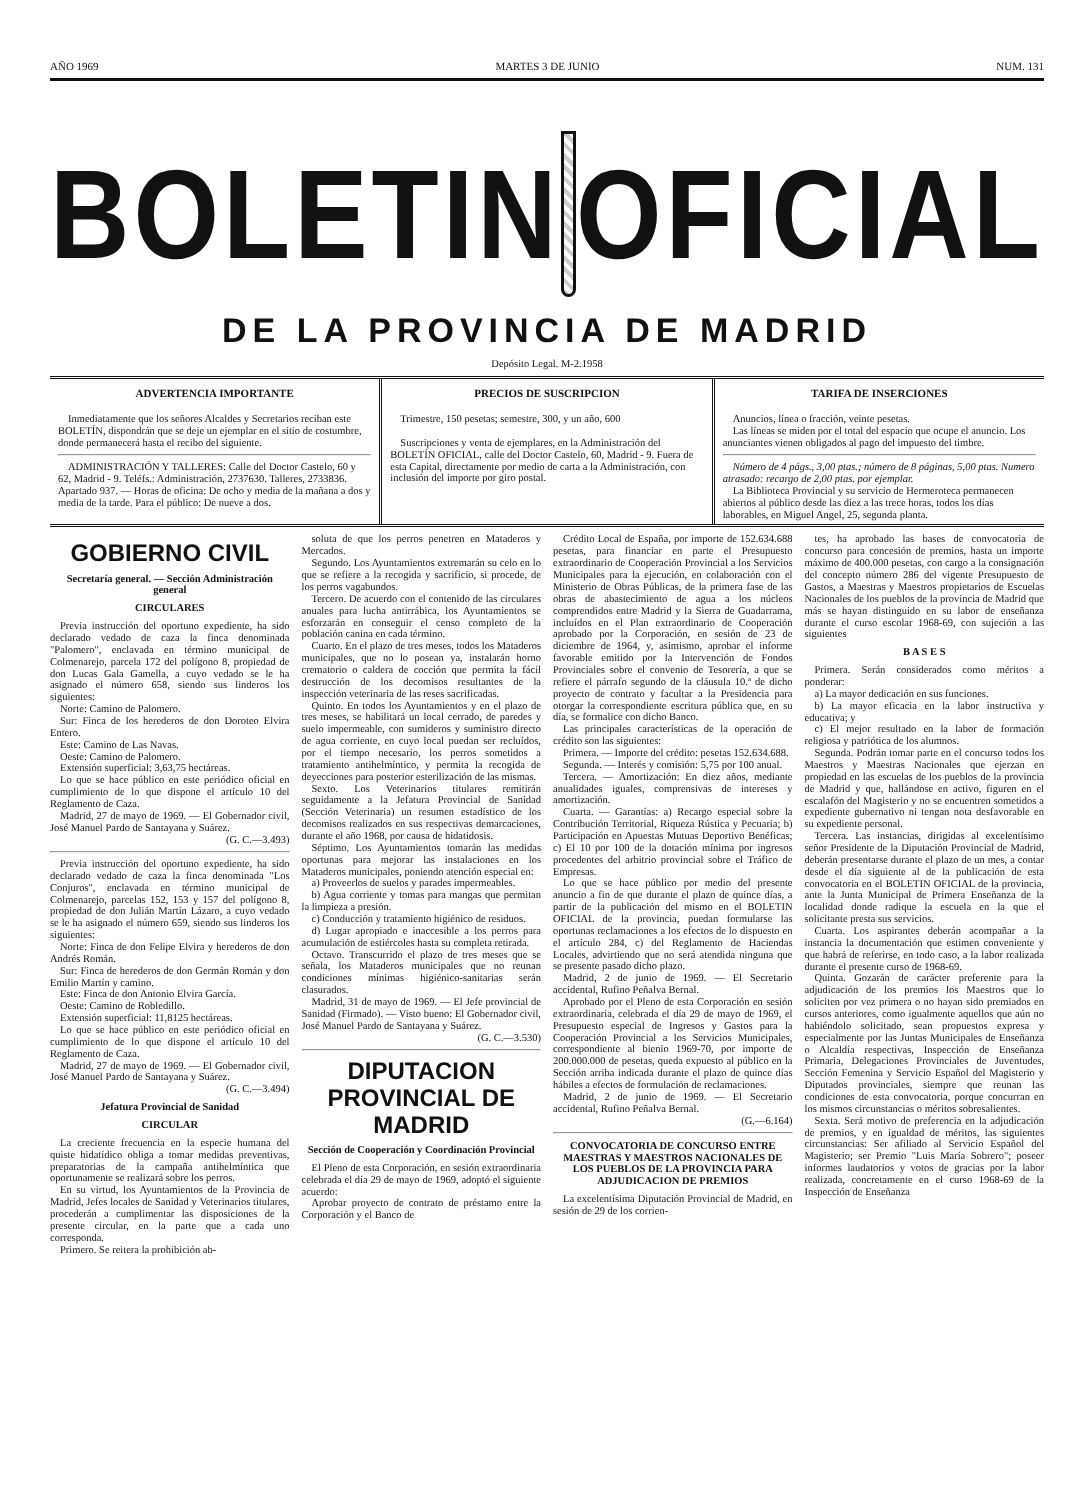AÑO 1969 MARTES 3 DE JUNIO NUM. 131
BOLETIN OFICIAL
DE LA PROVINCIA DE MADRID
Depósito Legal. M-2.1958
ADVERTENCIA IMPORTANTE
Inmediatamente que los señores Alcaldes y Secretarios reciban este BOLETÍN, dispondrán que se deje un ejemplar en el sitio de costumbre, donde permanecerá hasta el recibo del siguiente.
ADMINISTRACIÓN Y TALLERES: Calle del Doctor Castelo, 60 y 62, Madrid - 9. Teléfs.: Administración, 2737630. Talleres, 2733836. Apartado 937. — Horas de oficina: De ocho y media de la mañana a dos y media de la tarde. Para el público: De nueve a dos.
PRECIOS DE SUSCRIPCION
Trimestre, 150 pesetas; semestre, 300, y un año, 600
Suscripciones y venta de ejemplares, en la Administración del BOLETÍN OFICIAL, calle del Doctor Castelo, 60, Madrid - 9. Fuera de esta Capital, directamente por medio de carta a la Administración, con inclusión del importe por giro postal.
TARIFA DE INSERCIONES
Anuncios, línea o fracción, veinte pesetas.
Las líneas se miden por el total del espacio que ocupe el anuncio. Los anunciantes vienen obligados al pago del impuesto del timbre.
Número de 4 págs., 3,00 ptas.; número de 8 páginas, 5,00 ptas. Numero atrasado: recargo de 2,00 ptas. por ejemplar.
La Biblioteca Provincial y su servicio de Hermeroteca permanecen abiertos al público desde las diez a las trece horas, todos los días laborables, en Miguel Angel, 25, segunda planta.
GOBIERNO CIVIL
Secretaría general. — Sección Administración general
CIRCULARES
Previa instrucción del oportuno expediente, ha sido declarado vedado de caza la finca denominada "Palomero", enclavada en término municipal de Colmenarejo, parcela 172 del polígono 8, propiedad de don Lucas Gala Gamella, a cuyo vedado se le ha asignado el número 658, siendo sus linderos los siguientes:
Norte: Camino de Palomero.
Sur: Finca de los herederos de don Doroteo Elvira Entero.
Este: Camino de Las Navas.
Oeste: Camino de Palomero.
Extensión superficial: 3,63,75 hectáreas.
Lo que se hace público en este periódico oficial en cumplimiento de lo que dispone el artículo 10 del Reglamento de Caza.
Madrid, 27 de mayo de 1969. — El Gobernador civil, José Manuel Pardo de Santayana y Suárez.
(G. C.—3.493)
Previa instrucción del oportuno expediente, ha sido declarado vedado de caza la finca denominada "Los Conjuros", enclavada en término municipal de Colmenarejo, parcelas 152, 153 y 157 del polígono 8, propiedad de don Julián Martín Lázaro, a cuyo vedado se le ha asignado el número 659, siendo sus linderos los siguientes:
Norte: Finca de don Felipe Elvira y herederos de don Andrés Román.
Sur: Finca de herederos de don Germán Román y don Emilio Martín y camino.
Este: Finca de don Antonio Elvira García.
Oeste: Camino de Robledillo.
Extensión superficial: 11,8125 hectáreas.
Lo que se hace público en este periódico oficial en cumplimiento de lo que dispone el artículo 10 del Reglamento de Caza.
Madrid, 27 de mayo de 1969. — El Gobernador civil, José Manuel Pardo de Santayana y Suárez.
(G. C.—3.494)
Jefatura Provincial de Sanidad
CIRCULAR
La creciente frecuencia en la especie humana del quiste hidatídico obliga a tomar medidas preventivas, preparatorias de la campaña antihelmíntica que oportunamente se realizará sobre los perros.
En su virtud, los Ayuntamientos de la Provincia de Madrid, Jefes locales de Sanidad y Veterinarios titulares, procederán a cumplimentar las disposiciones de la presente circular, en la parte que a cada uno corresponda.
Primero. Se reitera la prohibición ab-
soluta de que los perros penetren en Mataderos y Mercados.
Segundo. Los Ayuntamientos extremarán su celo en lo que se refiere a la recogida y sacrificio, si procede, de los perros vagabundos.
Tercero. De acuerdo con el contenido de las circulares anuales para lucha antirrábica, los Ayuntamientos se esforzarán en conseguir el censo completo de la población canina en cada término.
Cuarto. En el plazo de tres meses, todos los Mataderos municipales, que no lo posean ya, instalarán horno crematorio o caldera de cocción que permita la fácil destrucción de los decomisos resultantes de la inspección veterinaria de las reses sacrificadas.
Quinto. En todos los Ayuntamientos y en el plazo de tres meses, se habilitará un local cerrado, de paredes y suelo impermeable, con sumideros y suministro directo de agua corriente, en cuyo local puedan ser recluídos, por el tiempo necesario, los perros sometidos a tratamiento antihelmíntico, y permita la recogida de deyecciones para posterior esterilización de las mismas.
Sexto. Los Veterinarios titulares remitirán seguidamente a la Jefatura Provincial de Sanidad (Sección Veterinaria) un resumen estadístico de los decomisos realizados en sus respectivas demarcaciones, durante el año 1968, por causa de hidatidosis.
Séptimo. Los Ayuntamientos tomarán las medidas oportunas para mejorar las instalaciones en los Mataderos municipales, poniendo atención especial en:
a) Proveerlos de suelos y parades impermeables.
b) Agua corriente y tomas para mangas que permitan la limpieza a presión.
c) Conducción y tratamiento higiénico de residuos.
d) Lugar apropiado e inaccesible a los perros para acumulación de estiércoles hasta su completa retirada.
Octavo. Transcurrido el plazo de tres meses que se señala, los Mataderos municipales que no reunan condiciones mínimas higiénico-sanitarias serán clasurados.
Madrid, 31 de mayo de 1969. — El Jefe provincial de Sanidad (Firmado). — Visto bueno: El Gobernador civil, José Manuel Pardo de Santayana y Suárez.
(G. C.—3.530)
DIPUTACION PROVINCIAL DE MADRID
Sección de Cooperación y Coordinación Provincial
El Pleno de esta Corporación, en sesión extraordinaria celebrada el día 29 de mayo de 1969, adoptó el siguiente acuerdo:
Aprobar proyecto de contrato de préstamo entre la Corporación y el Banco de
Crédito Local de España, por importe de 152.634.688 pesetas, para financiar en parte el Presupuesto extraordinario de Cooperación Provincial a los Servicios Municipales para la ejecución, en colaboración con el Ministerio de Obras Públicas, de la primera fase de las obras de abastecimiento de agua a los núcleos comprendidos entre Madrid y la Sierra de Guadarrama, incluídos en el Plan extraordinario de Cooperación aprobado por la Corporación, en sesión de 23 de diciembre de 1964, y, asimismo, aprobar el informe favorable emitido por la Intervención de Fondos Provinciales sobre el convenio de Tesorería, a que se refiere el párrafo segundo de la cláusula 10.ª de dicho proyecto de contrato y facultar a la Presidencia para otorgar la correspondiente escritura pública que, en su día, se formalice con dicho Banco.
Las principales características de la operación de crédito son las siguientes:
Primera. — Importe del crédito: pesetas 152.634.688.
Segunda. — Interés y comisión: 5,75 por 100 anual.
Tercera. — Amortización: En diez años, mediante anualidades iguales, comprensivas de intereses y amortización.
Cuarta. — Garantías: a) Recargo especial sobre la Contribución Territorial, Riqueza Rústica y Pecuaria; b) Participación en Apuestas Mutuas Deportivo Benéficas; c) El 10 por 100 de la dotación mínima por ingresos procedentes del arbitrio provincial sobre el Tráfico de Empresas.
Lo que se hace público por medio del presente anuncio a fin de que durante el plazo de quince días, a partir de la publicación del mismo en el BOLETIN OFICIAL de la provincia, puedan formularse las oportunas reclamaciones a los efectos de lo dispuesto en el artículo 284, c) del Reglamento de Haciendas Locales, advirtiendo que no será atendida ninguna que se presente pasado dicho plazo.
Madrid, 2 de junio de 1969. — El Secretario accidental, Rufino Peñalva Bernal.
Aprobado por el Pleno de esta Corporación en sesión extraordinaria, celebrada el día 29 de mayo de 1969, el Presupuesto especial de Ingresos y Gastos para la Cooperación Provincial a los Servicios Municipales, correspondiente al bienio 1969-70, por importe de 200.000.000 de pesetas, queda expuesto al público en la Sección arriba indicada durante el plazo de quince días hábiles a efectos de formulación de reclamaciones.
Madrid, 2 de junio de 1969. — El Secretario accidental, Rufino Peñalva Bernal.
(G.—6.164)
CONVOCATORIA DE CONCURSO ENTRE MAESTRAS Y MAESTROS NACIONALES DE LOS PUEBLOS DE LA PROVINCIA PARA ADJUDICACION DE PREMIOS
La excelentísima Diputación Provincial de Madrid, en sesión de 29 de los corrien-
tes, ha aprobado las bases de convocatoria de concurso para concesión de premios, hasta un importe máximo de 400.000 pesetas, con cargo a la consignación del concepto número 286 del vigente Presupuesto de Gastos, a Maestras y Maestros propietarios de Escuelas Nacionales de los pueblos de la provincia de Madrid que más se hayan distinguido en su labor de enseñanza durante el curso escolar 1968-69, con sujeción a las siguientes
B A S E S
Primera. Serán considerados como méritos a ponderar:
a) La mayor dedicación en sus funciones.
b) La mayor eficacia en la labor instructiva y educativa; y
c) El mejor resultado en la labor de formación religiosa y patriótica de los alumnos.
Segunda. Podrán tomar parte en el concurso todos los Maestros y Maestras Nacionales que ejerzan en propiedad en las escuelas de los pueblos de la provincia de Madrid y que, hallándose en activo, figuren en el escalafón del Magisterio y no se encuentren sometidos a expediente gubernativo ni tengan nota desfavorable en su expediente personal.
Tercera. Las instancias, dirigidas al excelentísimo señor Presidente de la Diputación Provincial de Madrid, deberán presentarse durante el plazo de un mes, a contar desde el día siguiente al de la publicación de esta convocatoria en el BOLETIN OFICIAL de la provincia, ante la Junta Municipal de Primera Enseñanza de la localidad donde radique la escuela en la que el solicitante presta sus servicios.
Cuarta. Los aspirantes deberán acompañar a la instancia la documentación que estimen conveniente y que habrá de referirse, en todo caso, a la labor realizada durante el presente curso de 1968-69.
Quinta. Gozarán de carácter preferente para la adjudicación de los premios los Maestros que lo soliciten por vez primera o no hayan sido premiados en cursos anteriores, como igualmente aquellos que aún no habiéndolo solicitado, sean propuestos expresa y especialmente por las Juntas Municipales de Enseñanza o Alcaldía respectivas, Inspección de Enseñanza Primaria, Delegaciones Provinciales de Juventudes, Sección Femenina y Servicio Español del Magisterio y Diputados provinciales, siempre que reunan las condiciones de esta convocatoria, porque concurran en los mismos circunstancias o méritos sobresalientes.
Sexta. Será motivo de preferencia en la adjudicación de premios, y en igualdad de méritos, las siguientes circunstancias: Ser afiliado al Servicio Español del Magisterio; ser Premio "Luis María Sobrero"; poseer informes laudatorios y votos de gracias por la labor realizada, concretamente en el curso 1968-69 de la Inspección de Enseñanza